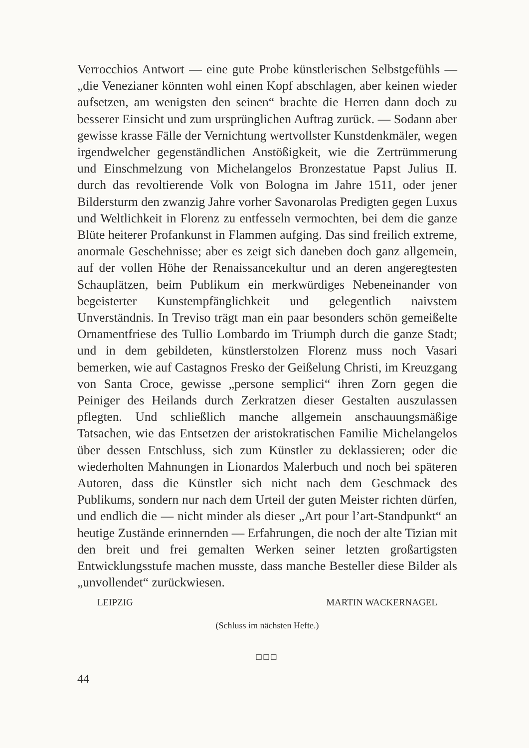Verrocchios Antwort — eine gute Probe künstlerischen Selbstgefühls — „die Venezianer könnten wohl einen Kopf abschlagen, aber keinen wieder aufsetzen, am wenigsten den seinen“ brachte die Herren dann doch zu besserer Einsicht und zum ursprünglichen Auftrag zurück. — Sodann aber gewisse krasse Fälle der Vernichtung wertvollster Kunstdenkmäler, wegen irgendwelcher gegenständlichen Anstößigkeit, wie die Zertrümmerung und Einschmelzung von Michelangelos Bronzestatue Papst Julius II. durch das revoltierende Volk von Bologna im Jahre 1511, oder jener Bildersturm den zwanzig Jahre vorher Savonarolas Predigten gegen Luxus und Weltlichkeit in Florenz zu entfesseln vermochten, bei dem die ganze Blüte heiterer Profankunst in Flammen aufging. Das sind freilich extreme, anormale Geschehnisse; aber es zeigt sich daneben doch ganz allgemein, auf der vollen Höhe der Renaissancekultur und an deren angeregtesten Schauplätzen, beim Publikum ein merkwürdiges Nebeneinander von begeisterter Kunstempfänglichkeit und gelegentlich naivstem Unverständnis. In Treviso trägt man ein paar besonders schön gemeißelte Ornamentfriese des Tullio Lombardo im Triumph durch die ganze Stadt; und in dem gebildeten, künstlerstolzen Florenz muss noch Vasari bemerken, wie auf Castagnos Fresko der Geißelung Christi, im Kreuzgang von Santa Croce, gewisse „persone semplici“ ihren Zorn gegen die Peiniger des Heilands durch Zerkratzen dieser Gestalten auszulassen pflegten. Und schließlich manche allgemein anschauungsmäßige Tatsachen, wie das Entsetzen der aristokratischen Familie Michelangelos über dessen Entschluss, sich zum Künstler zu deklassieren; oder die wiederholten Mahnungen in Lionardos Malerbuch und noch bei späteren Autoren, dass die Künstler sich nicht nach dem Geschmack des Publikums, sondern nur nach dem Urteil der guten Meister richten dürfen, und endlich die — nicht minder als dieser „Art pour l’art-Standpunkt“ an heutige Zustände erinnernden — Erfahrungen, die noch der alte Tizian mit den breit und frei gemalten Werken seiner letzten großartigsten Entwicklungsstufe machen musste, dass manche Besteller diese Bilder als „unvollendet“ zurückwiesen.
LEIPZIG MARTIN WACKERNAGEL
(Schluss im nächsten Hefte.)
□□□
44